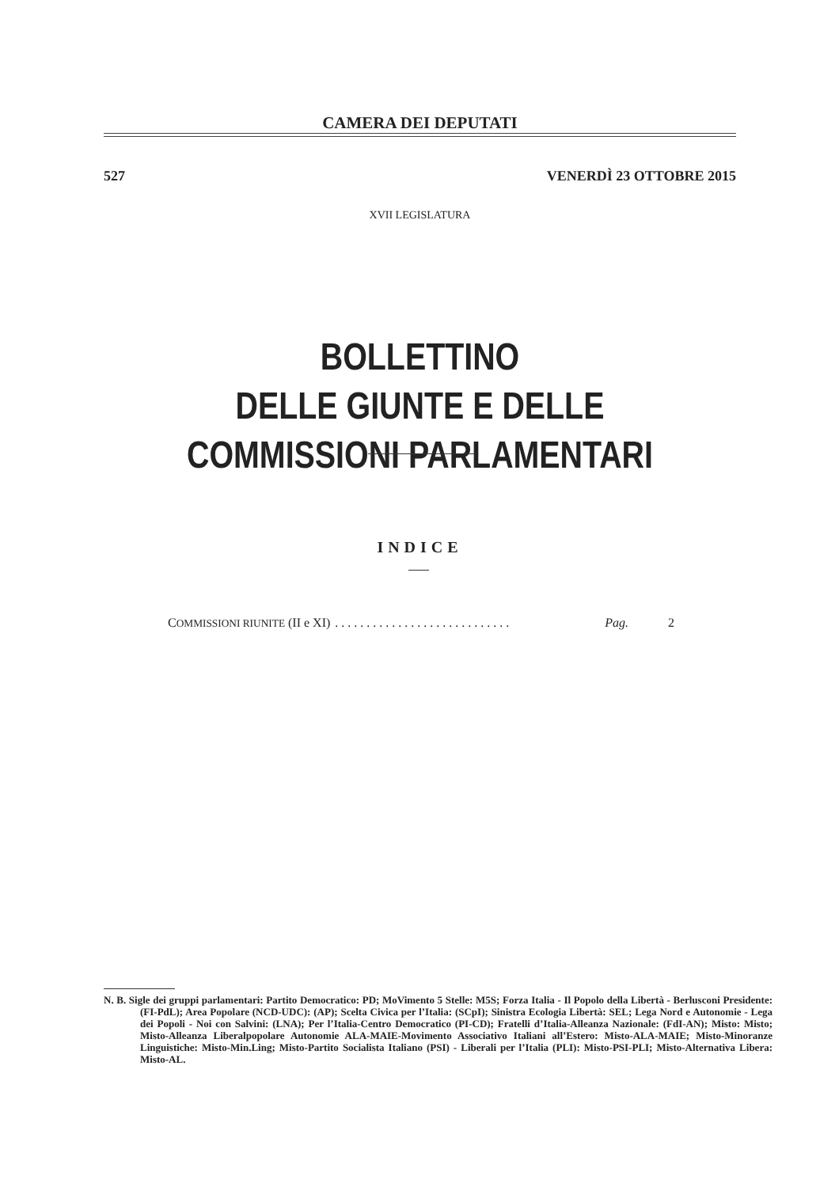CAMERA DEI DEPUTATI
527 VENERDÌ 23 OTTOBRE 2015
XVII LEGISLATURA
BOLLETTINO
DELLE GIUNTE E DELLE COMMISSIONI PARLAMENTARI
INDICE
COMMISSIONI RIUNITE (II e XI). . . . . . . . . . . . . . . . . . . . . . . . . . . . Pag. 2
N. B. Sigle dei gruppi parlamentari: Partito Democratico: PD; MoVimento 5 Stelle: M5S; Forza Italia - Il Popolo della Libertà - Berlusconi Presidente: (FI-PdL); Area Popolare (NCD-UDC): (AP); Scelta Civica per l’Italia: (SCpI); Sinistra Ecologia Libertà: SEL; Lega Nord e Autonomie - Lega dei Popoli - Noi con Salvini: (LNA); Per l’Italia-Centro Democratico (PI-CD); Fratelli d’Italia-Alleanza Nazionale: (FdI-AN); Misto: Misto; Misto-Alleanza Liberalpopolare Autonomie ALA-MAIE-Movimento Associativo Italiani all’Estero: Misto-ALA-MAIE; Misto-Minoranze Linguistiche: Misto-Min.Ling; Misto-Partito Socialista Italiano (PSI) - Liberali per l’Italia (PLI): Misto-PSI-PLI; Misto-Alternativa Libera: Misto-AL.